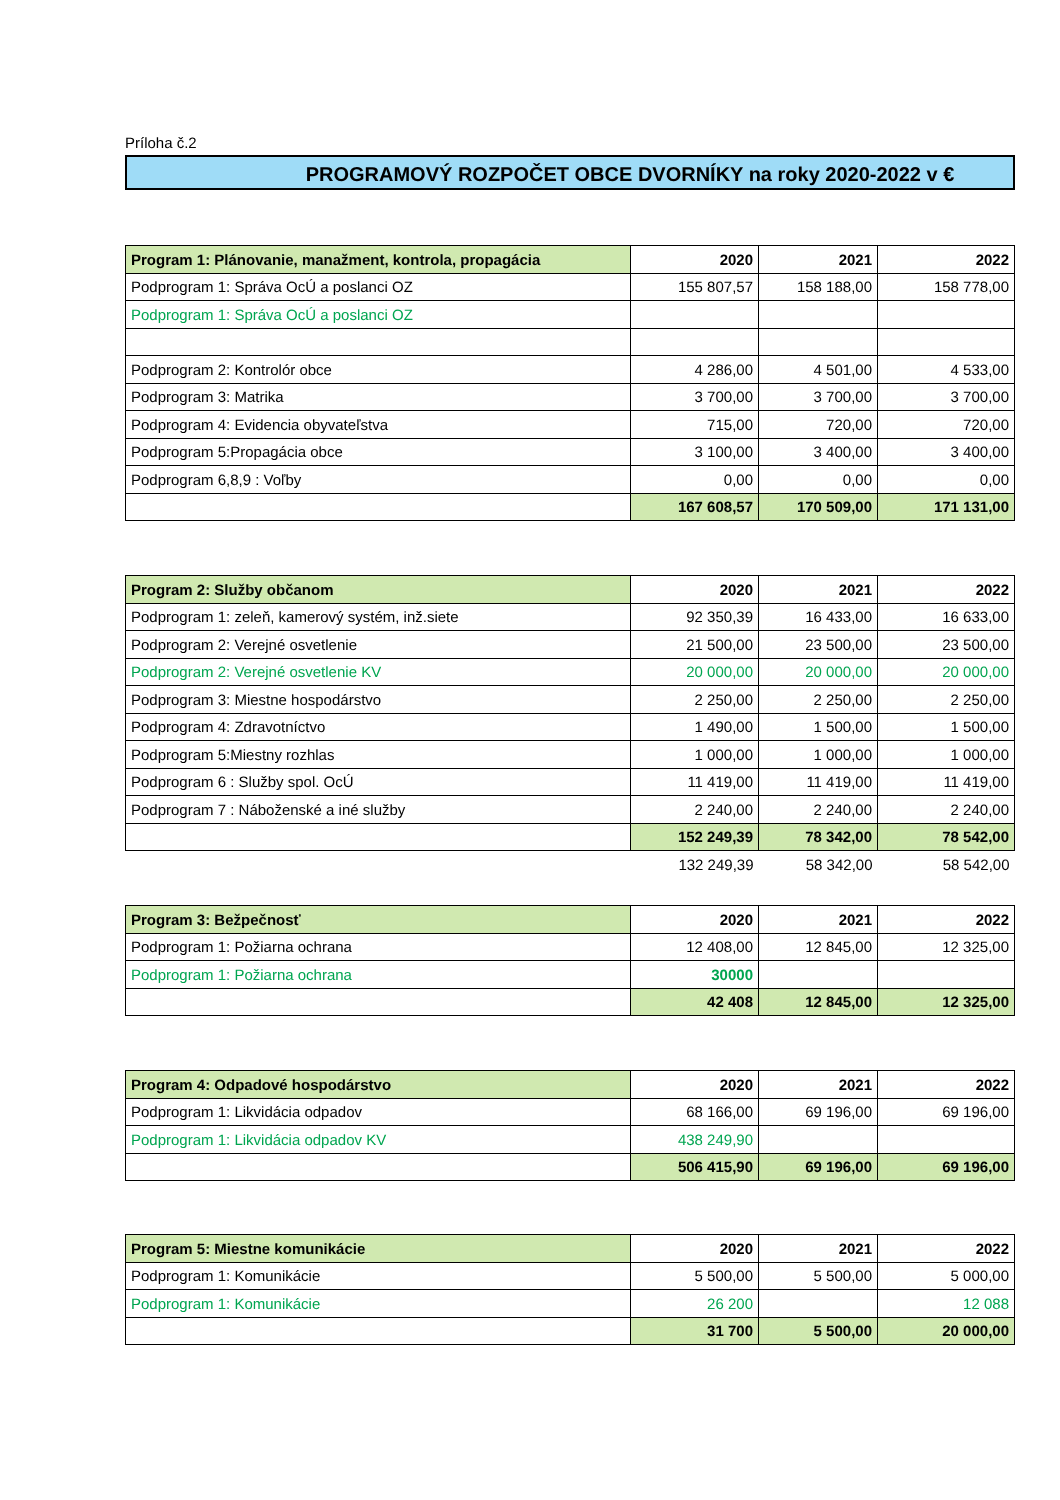Príloha č.2
PROGRAMOVÝ ROZPOČET OBCE DVORNÍKY na roky 2020-2022 v €
| Program 1: Plánovanie, manažment, kontrola, propagácia | 2020 | 2021 | 2022 |
| --- | --- | --- | --- |
| Podprogram 1: Správa OcÚ a poslanci OZ | 155 807,57 | 158 188,00 | 158 778,00 |
| Podprogram 1: Správa OcÚ a poslanci OZ | | | |
| Podprogram 2: Kontrolór obce | 4 286,00 | 4 501,00 | 4 533,00 |
| Podprogram 3: Matrika | 3 700,00 | 3 700,00 | 3 700,00 |
| Podprogram 4: Evidencia obyvateľstva | 715,00 | 720,00 | 720,00 |
| Podprogram 5:Propagácia obce | 3 100,00 | 3 400,00 | 3 400,00 |
| Podprogram 6,8,9 : Voľby | 0,00 | 0,00 | 0,00 |
| | 167 608,57 | 170 509,00 | 171 131,00 |
| Program 2: Služby občanom | 2020 | 2021 | 2022 |
| --- | --- | --- | --- |
| Podprogram 1: zeleň, kamerový systém, inž.siete | 92 350,39 | 16 433,00 | 16 633,00 |
| Podprogram 2: Verejné osvetlenie | 21 500,00 | 23 500,00 | 23 500,00 |
| Podprogram 2: Verejné osvetlenie KV | 20 000,00 | 20 000,00 | 20 000,00 |
| Podprogram 3: Miestne hospodárstvo | 2 250,00 | 2 250,00 | 2 250,00 |
| Podprogram 4: Zdravotníctvo | 1 490,00 | 1 500,00 | 1 500,00 |
| Podprogram 5:Miestny rozhlas | 1 000,00 | 1 000,00 | 1 000,00 |
| Podprogram 6 : Služby spol. OcÚ | 11 419,00 | 11 419,00 | 11 419,00 |
| Podprogram 7 : Náboženské a iné služby | 2 240,00 | 2 240,00 | 2 240,00 |
| | 152 249,39 | 78 342,00 | 78 542,00 |
| | 132 249,39 | 58 342,00 | 58 542,00 |
| Program 3: Bežpečnosť | 2020 | 2021 | 2022 |
| --- | --- | --- | --- |
| Podprogram 1: Požiarna ochrana | 12 408,00 | 12 845,00 | 12 325,00 |
| Podprogram 1: Požiarna ochrana | 30000 | | |
| | 42 408 | 12 845,00 | 12 325,00 |
| Program 4: Odpadové hospodárstvo | 2020 | 2021 | 2022 |
| --- | --- | --- | --- |
| Podprogram 1: Likvidácia odpadov | 68 166,00 | 69 196,00 | 69 196,00 |
| Podprogram 1: Likvidácia odpadov KV | 438 249,90 | | |
| | 506 415,90 | 69 196,00 | 69 196,00 |
| Program 5: Miestne komunikácie | 2020 | 2021 | 2022 |
| --- | --- | --- | --- |
| Podprogram 1: Komunikácie | 5 500,00 | 5 500,00 | 5 000,00 |
| Podprogram 1: Komunikácie | 26 200 | | 12 088 |
| | 31 700 | 5 500,00 | 20 000,00 |